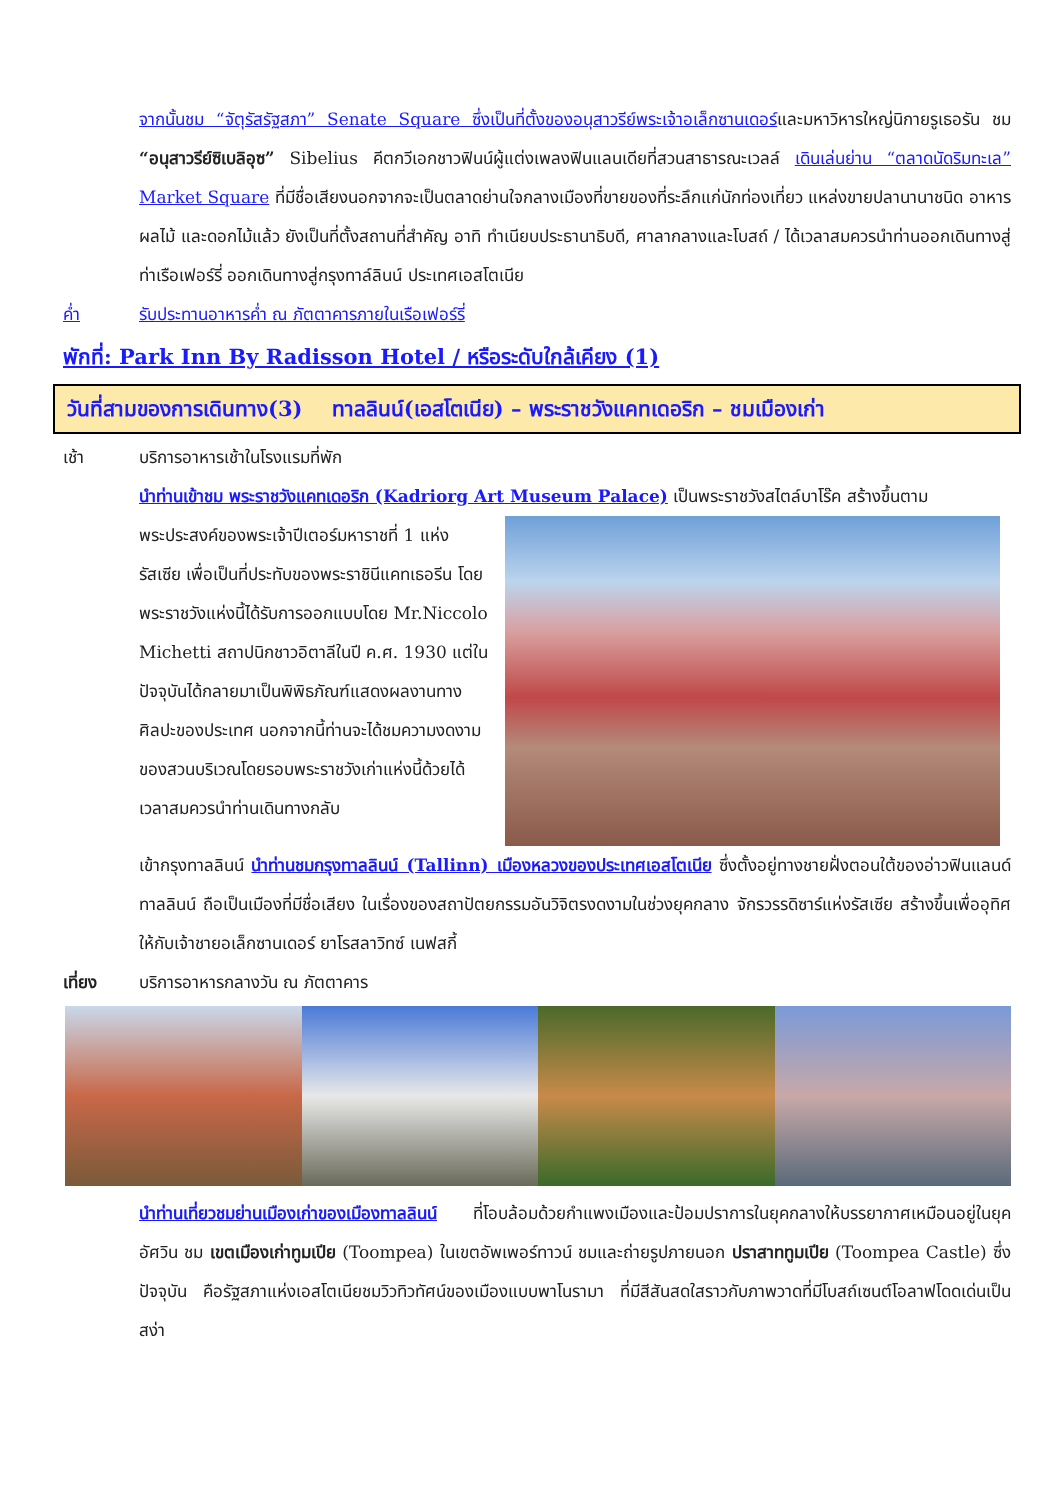จากนั้นชม “จัตุรัสรัฐสภา” Senate Square ซึ่งเป็นที่ตั้งของอนุสาวรีย์พระเจ้าอเล็กซานเดอร์และมหาวิหารใหญ่นิกายรูเธอรัน ชม “อนุสาวรีย์ซิเบลิอุซ” Sibelius คีตกวีเอกชาวฟินน์ผู้แต่งเพลงฟินแลนเดียที่สวนสาธารณะเวลล์ เดินเล่นย่าน “ตลาดนัดริมทะเล” Market Square ที่มีชื่อเสียงนอกจากจะเป็นตลาดย่านใจกลางเมืองที่ขายของที่ระลึกแก่นักท่องเที่ยว แหล่งขายปลานานาชนิด อาหารผลไม้ และดอกไม้แล้ว ยังเป็นที่ตั้งสถานที่สำคัญ อาทิ ทำเนียบประธานาธิบดี, ศาลากลางและโบสถ์ / ได้เวลาสมควรนำท่านออกเดินทางสู่ท่าเรือเฟอร์รี่ ออกเดินทางสู่กรุงทาล์ลินน์ ประเทศเอสโตเนีย
ค่ำ รับประทานอาหารค่ำ ณ ภัตตาคารภายในเรือเฟอร์รี่
พักที่: Park Inn By Radisson Hotel / หรือระดับใกล้เคียง (1)
วันที่สามของการเดินทาง(3) ทาลลินน์(เอสโตเนีย) – พระราชวังแคทเดอริก – ชมเมืองเก่า
เช้า บริการอาหารเช้าในโรงแรมที่พัก
นำท่านเข้าชม พระราชวังแคทเดอริก (Kadriorg Art Museum Palace) เป็นพระราชวังสไตล์บาโร๊ค สร้างขึ้นตาม
พระประสงค์ของพระเจ้าปีเตอร์มหาราชที่ 1 แห่งรัสเซีย เพื่อเป็นที่ประทับของพระราชินีแคทเธอรีน โดยพระราชวังแห่งนี้ได้รับการออกแบบโดย Mr.Niccolo Michetti สถาปนิกชาวอิตาลีในปี ค.ศ. 1930 แต่ในปัจจุบันได้กลายมาเป็นพิพิธภัณฑ์แสดงผลงานทางศิลปะของประเทศ นอกจากนี้ท่านจะได้ชมความงดงามของสวนบริเวณโดยรอบพระราชวังเก่าแห่งนี้ด้วยได้เวลาสมควรนำท่านเดินทางกลับ
เข้ากรุงทาลลินน์ นำท่านชมกรุงทาลลินน์ (Tallinn) เมืองหลวงของประเทศเอสโตเนีย ซึ่งตั้งอยู่ทางชายฝั่งตอนใต้ของอ่าวฟินแลนด์ ทาลลินน์ ถือเป็นเมืองที่มีชื่อเสียง ในเรื่องของสถาปัตยกรรมอันวิจิตรงดงามในช่วงยุคกลาง จักรวรรดิซาร์แห่งรัสเซีย สร้างขึ้นเพื่ออุทิศให้กับเจ้าชายอเล็กซานเดอร์ ยาโรสลาวิทซ์ เนฟสกี้
เที่ยง บริการอาหารกลางวัน ณ ภัตตาคาร
นำท่านเที่ยวชมย่านเมืองเก่าของเมืองทาลลินน์ ที่โอบล้อมด้วยกำแพงเมืองและป้อมปราการในยุคกลางให้บรรยากาศเหมือนอยู่ในยุคอัศวิน ชม เขตเมืองเก่าทูมเปีย (Toompea) ในเขตอัพเพอร์ทาวน์ ชมและถ่ายรูปภายนอก ปราสาททูมเปีย (Toompea Castle) ซึ่งปัจจุบัน คือรัฐสภาแห่งเอสโตเนียชมวิวทิวทัศน์ของเมืองแบบพาโนรามา ที่มีสีสันสดใสราวกับภาพวาดที่มีโบสถ์เซนต์โอลาฟโดดเด่นเป็นสง่า